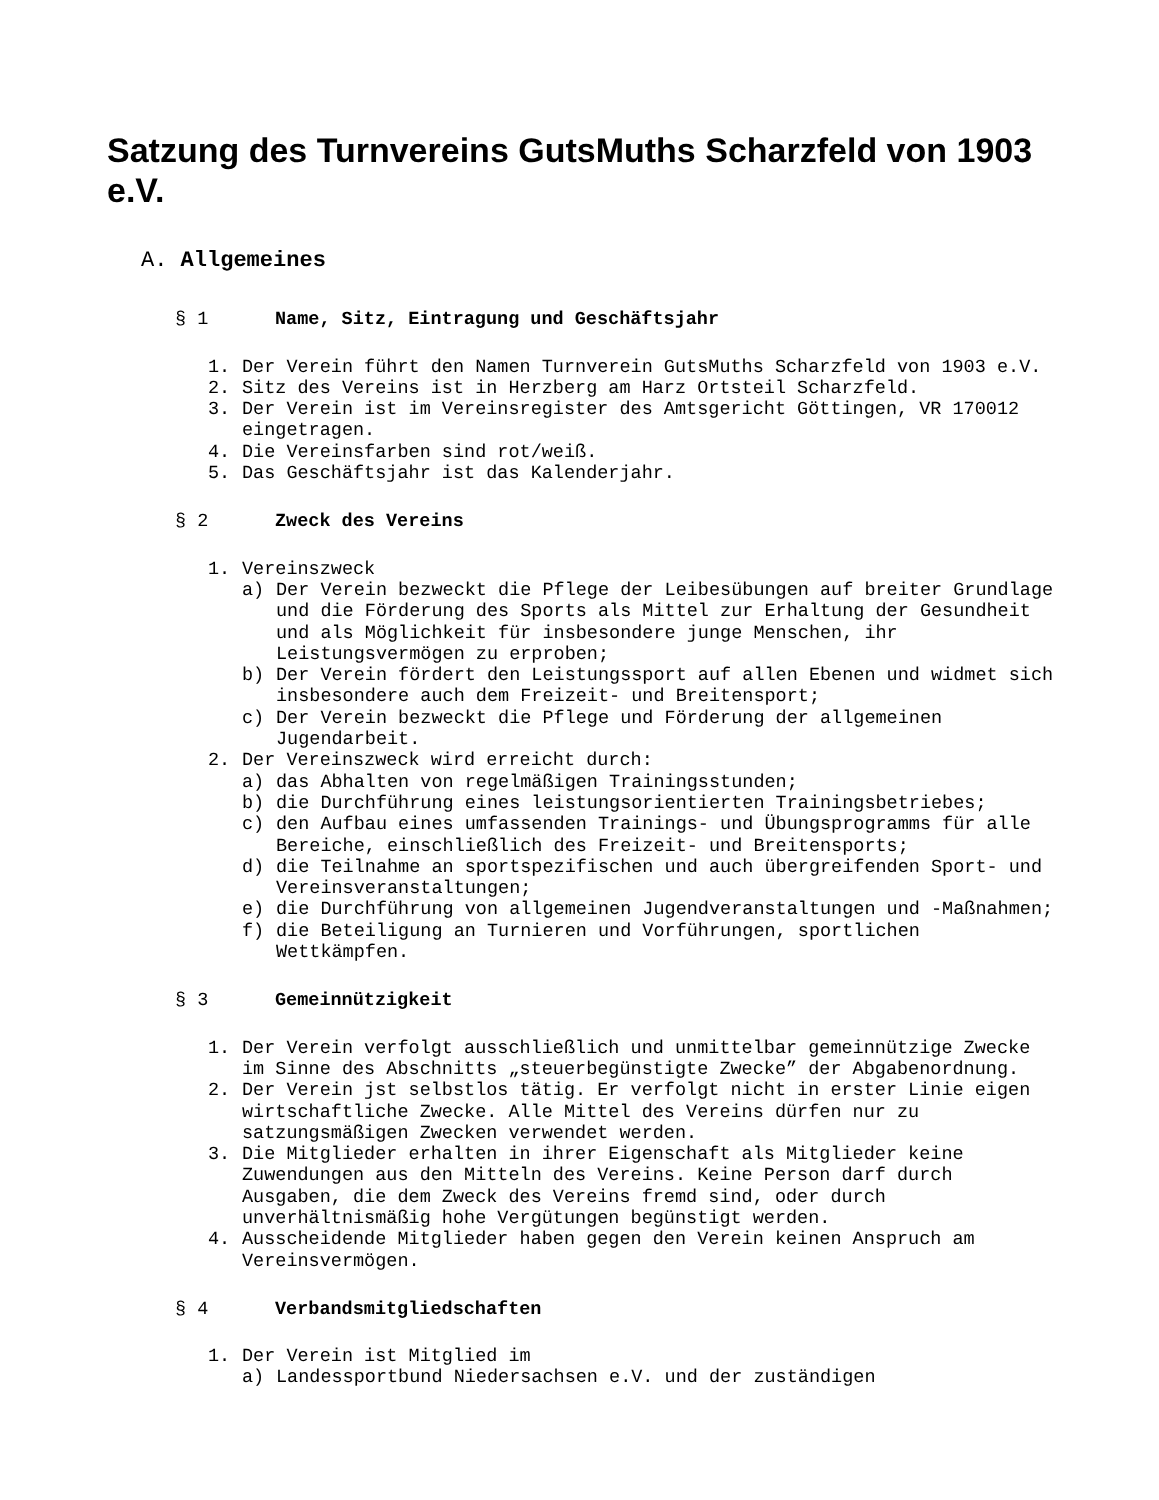Satzung des Turnvereins GutsMuths Scharzfeld von 1903 e.V.
A. Allgemeines
§ 1 Name, Sitz, Eintragung und Geschäftsjahr
1. Der Verein führt den Namen Turnverein GutsMuths Scharzfeld von 1903 e.V.
2. Sitz des Vereins ist in Herzberg am Harz Ortsteil Scharzfeld.
3. Der Verein ist im Vereinsregister des Amtsgericht Göttingen, VR 170012 eingetragen.
4. Die Vereinsfarben sind rot/weiß.
5. Das Geschäftsjahr ist das Kalenderjahr.
§ 2 Zweck des Vereins
1. Vereinszweck
a) Der Verein bezweckt die Pflege der Leibesübungen auf breiter Grundlage und die Förderung des Sports als Mittel zur Erhaltung der Gesundheit und als Möglichkeit für insbesondere junge Menschen, ihr Leistungsvermögen zu erproben;
b) Der Verein fördert den Leistungssport auf allen Ebenen und widmet sich insbesondere auch dem Freizeit- und Breitensport;
c) Der Verein bezweckt die Pflege und Förderung der allgemeinen Jugendarbeit.
2. Der Vereinszweck wird erreicht durch:
a) das Abhalten von regelmäßigen Trainingsstunden;
b) die Durchführung eines leistungsorientierten Trainingsbetriebes;
c) den Aufbau eines umfassenden Trainings- und Übungsprogramms für alle Bereiche, einschließlich des Freizeit- und Breitensports;
d) die Teilnahme an sportspezifischen und auch übergreifenden Sport- und Vereinsveranstaltungen;
e) die Durchführung von allgemeinen Jugendveranstaltungen und -Maßnahmen;
f) die Beteiligung an Turnieren und Vorführungen, sportlichen Wettkämpfen.
§ 3 Gemeinnützigkeit
1. Der Verein verfolgt ausschließlich und unmittelbar gemeinnützige Zwecke im Sinne des Abschnitts „steuerbegünstigte Zwecke” der Abgabenordnung.
2. Der Verein jst selbstlos tätig. Er verfolgt nicht in erster Linie eigen wirtschaftliche Zwecke. Alle Mittel des Vereins dürfen nur zu satzungsmäßigen Zwecken verwendet werden.
3. Die Mitglieder erhalten in ihrer Eigenschaft als Mitglieder keine Zuwendungen aus den Mitteln des Vereins. Keine Person darf durch Ausgaben, die dem Zweck des Vereins fremd sind, oder durch unverhältnismäßig hohe Vergütungen begünstigt werden.
4. Ausscheidende Mitglieder haben gegen den Verein keinen Anspruch am Vereinsvermögen.
§ 4 Verbandsmitgliedschaften
1. Der Verein ist Mitglied im
a) Landessportbund Niedersachsen e.V. und der zuständigen